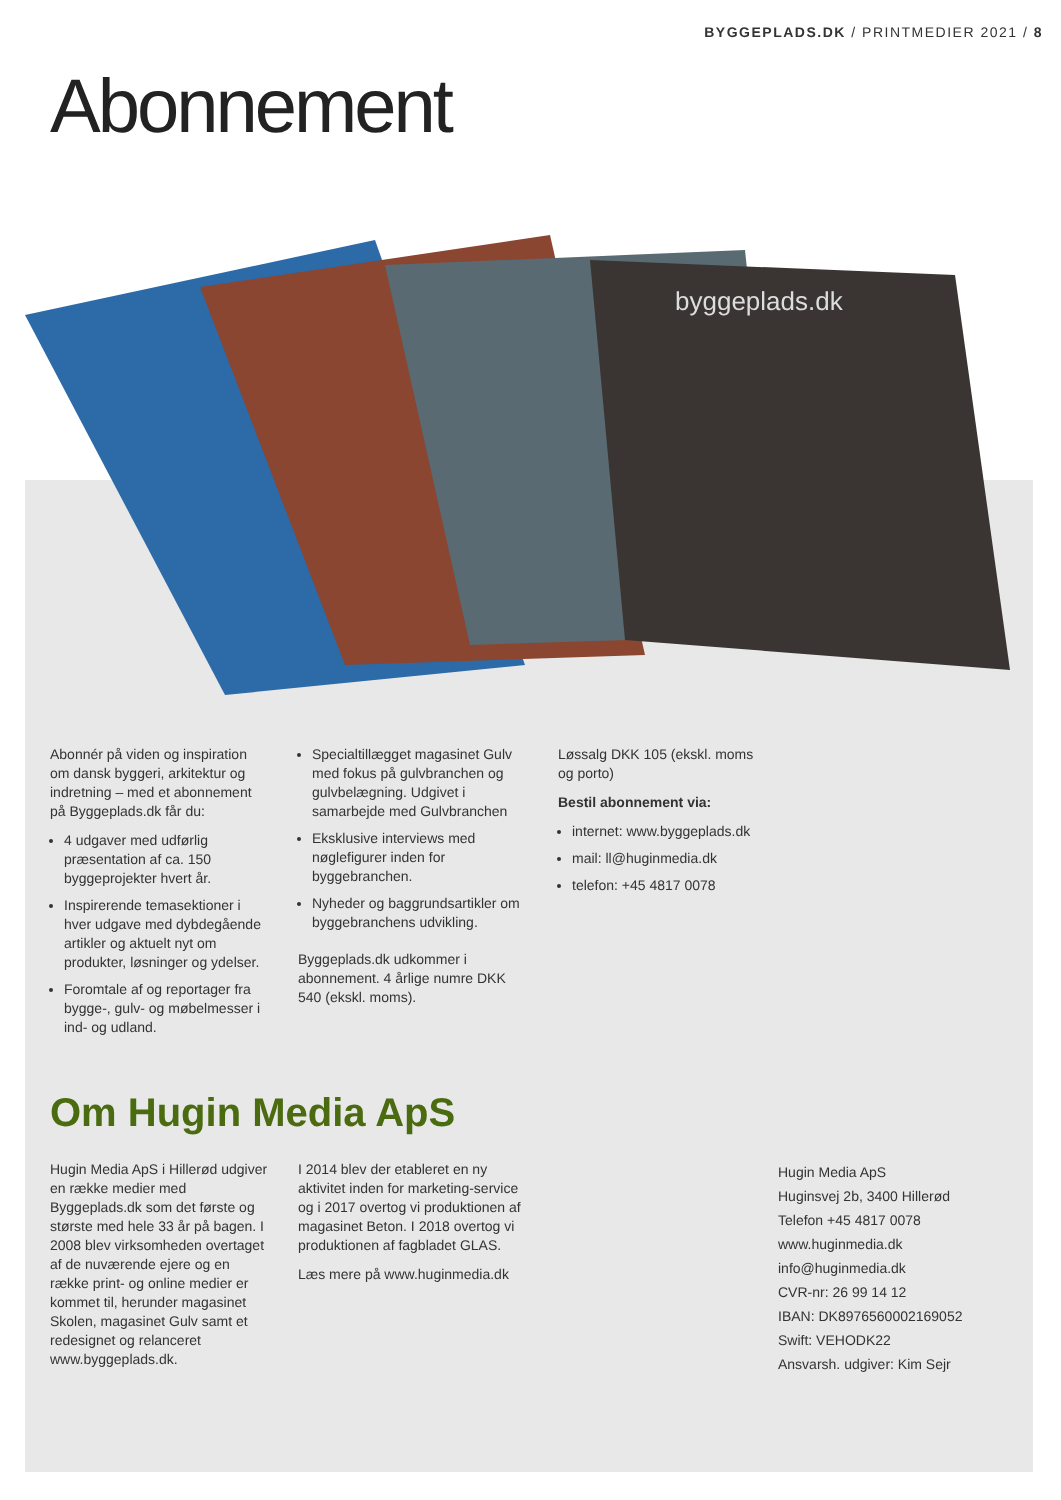BYGGEPLADS.DK / PRINTMEDIER 2021 / 8
Abonnement
byggeplads.dk
Abonnér på viden og inspiration om dansk byggeri, arkitektur og indretning – med et abonnement på Byggeplads.dk får du:
4 udgaver med udførlig præsentation af ca. 150 byggeprojekter hvert år.
Inspirerende temasektioner i hver udgave med dybdegående artikler og aktuelt nyt om produkter, løsninger og ydelser.
Foromtale af og reportager fra bygge-, gulv- og møbelmesser i ind- og udland.
Specialtillægget magasinet Gulv med fokus på gulvbranchen og gulvbelægning. Udgivet i samarbejde med Gulvbranchen
Eksklusive interviews med nøglefigurer inden for byggebranchen.
Nyheder og baggrundsartikler om byggebranchens udvikling.
Byggeplads.dk udkommer i abonnement. 4 årlige numre DKK 540 (ekskl. moms).
Løssalg DKK 105 (ekskl. moms og porto)
Bestil abonnement via:
internet: www.byggeplads.dk
mail: ll@huginmedia.dk
telefon: +45 4817 0078
Om Hugin Media ApS
Hugin Media ApS i Hillerød udgiver en række medier med Byggeplads.dk som det første og største med hele 33 år på bagen. I 2008 blev virksomheden overtaget af de nuværende ejere og en række print- og online medier er kommet til, herunder magasinet Skolen, magasinet Gulv samt et redesignet og relanceret www.byggeplads.dk.
I 2014 blev der etableret en ny aktivitet inden for marketing-service og i 2017 overtog vi produktionen af magasinet Beton. I 2018 overtog vi produktionen af fagbladet GLAS.
Læs mere på www.huginmedia.dk
Hugin Media ApS
Huginsvej 2b, 3400 Hillerød
Telefon +45 4817 0078
www.huginmedia.dk
info@huginmedia.dk
CVR-nr: 26 99 14 12
IBAN: DK8976560002169052
Swift: VEHODK22
Ansvarsh. udgiver: Kim Sejr